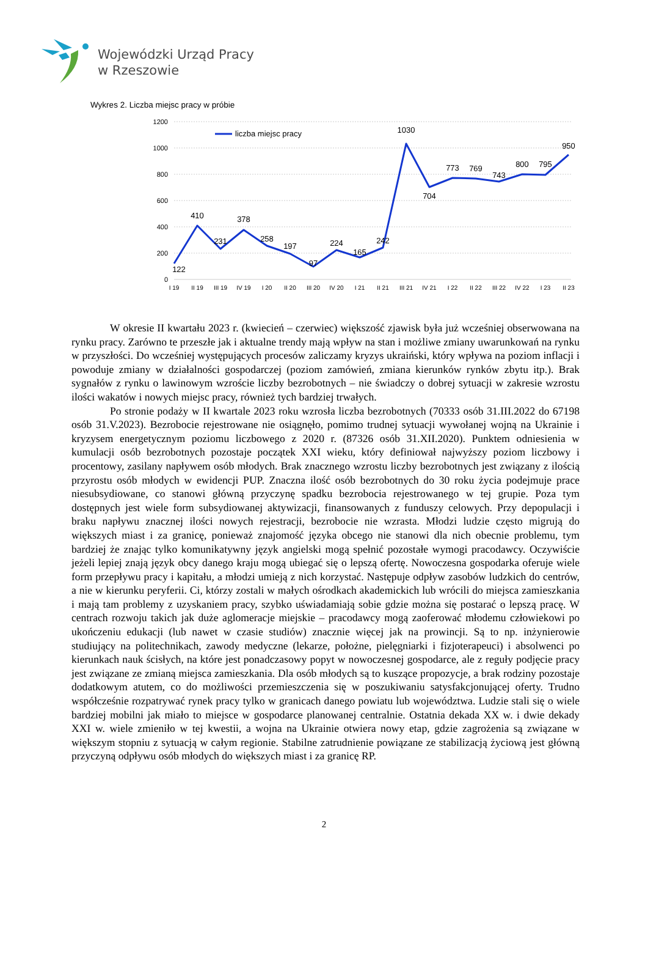Wojewódzki Urząd Pracy
w Rzeszowie
Wykres 2. Liczba miejsc pracy w próbie
1200
1000
800
600
400
200
0
I 19
II 19
III 19
IV 19
I 20
II 20
III 20
IV 20
I 21
II 21
III 21
IV 21
I 22
II 22
III 22
IV 22
I 23
II 23
liczba miejsc pracy
122
410
231
378
258
197
97
224
165
242
1030
704
773
769
743
800
795
950
W okresie II kwartału 2023 r. (kwiecień – czerwiec) większość zjawisk była już wcześniej obserwowana na rynku pracy. Zarówno te przeszłe jak i aktualne trendy mają wpływ na stan i możliwe zmiany uwarunkowań na rynku w przyszłości. Do wcześniej występujących procesów zaliczamy kryzys ukraiński, który wpływa na poziom inflacji i powoduje zmiany w działalności gospodarczej (poziom zamówień, zmiana kierunków rynków zbytu itp.). Brak sygnałów z rynku o lawinowym wzroście liczby bezrobotnych – nie świadczy o dobrej sytuacji w zakresie wzrostu ilości wakatów i nowych miejsc pracy, również tych bardziej trwałych.
Po stronie podaży w II kwartale 2023 roku wzrosła liczba bezrobotnych (70333 osób 31.III.2022 do 67198 osób 31.V.2023). Bezrobocie rejestrowane nie osiągnęło, pomimo trudnej sytuacji wywołanej wojną na Ukrainie i kryzysem energetycznym poziomu liczbowego z 2020 r. (87326 osób 31.XII.2020). Punktem odniesienia w kumulacji osób bezrobotnych pozostaje początek XXI wieku, który definiował najwyższy poziom liczbowy i procentowy, zasilany napływem osób młodych. Brak znacznego wzrostu liczby bezrobotnych jest związany z ilością przyrostu osób młodych w ewidencji PUP. Znaczna ilość osób bezrobotnych do 30 roku życia podejmuje prace niesubsydiowane, co stanowi główną przyczynę spadku bezrobocia rejestrowanego w tej grupie. Poza tym dostępnych jest wiele form subsydiowanej aktywizacji, finansowanych z funduszy celowych. Przy depopulacji i braku napływu znacznej ilości nowych rejestracji, bezrobocie nie wzrasta. Młodzi ludzie często migrują do większych miast i za granicę, ponieważ znajomość języka obcego nie stanowi dla nich obecnie problemu, tym bardziej że znając tylko komunikatywny język angielski mogą spełnić pozostałe wymogi pracodawcy. Oczywiście jeżeli lepiej znają język obcy danego kraju mogą ubiegać się o lepszą ofertę. Nowoczesna gospodarka oferuje wiele form przepływu pracy i kapitału, a młodzi umieją z nich korzystać. Następuje odpływ zasobów ludzkich do centrów, a nie w kierunku peryferii. Ci, którzy zostali w małych ośrodkach akademickich lub wrócili do miejsca zamieszkania i mają tam problemy z uzyskaniem pracy, szybko uświadamiają sobie gdzie można się postarać o lepszą pracę. W centrach rozwoju takich jak duże aglomeracje miejskie – pracodawcy mogą zaoferować młodemu człowiekowi po ukończeniu edukacji (lub nawet w czasie studiów) znacznie więcej jak na prowincji. Są to np. inżynierowie studiujący na politechnikach, zawody medyczne (lekarze, położne, pielęgniarki i fizjoterapeuci) i absolwenci po kierunkach nauk ścisłych, na które jest ponadczasowy popyt w nowoczesnej gospodarce, ale z reguły podjęcie pracy jest związane ze zmianą miejsca zamieszkania. Dla osób młodych są to kuszące propozycje, a brak rodziny pozostaje dodatkowym atutem, co do możliwości przemieszczenia się w poszukiwaniu satysfakcjonującej oferty. Trudno współcześnie rozpatrywać rynek pracy tylko w granicach danego powiatu lub województwa. Ludzie stali się o wiele bardziej mobilni jak miało to miejsce w gospodarce planowanej centralnie. Ostatnia dekada XX w. i dwie dekady XXI w. wiele zmieniło w tej kwestii, a wojna na Ukrainie otwiera nowy etap, gdzie zagrożenia są związane w większym stopniu z sytuacją w całym regionie. Stabilne zatrudnienie powiązane ze stabilizacją życiową jest główną przyczyną odpływu osób młodych do większych miast i za granicę RP.
2